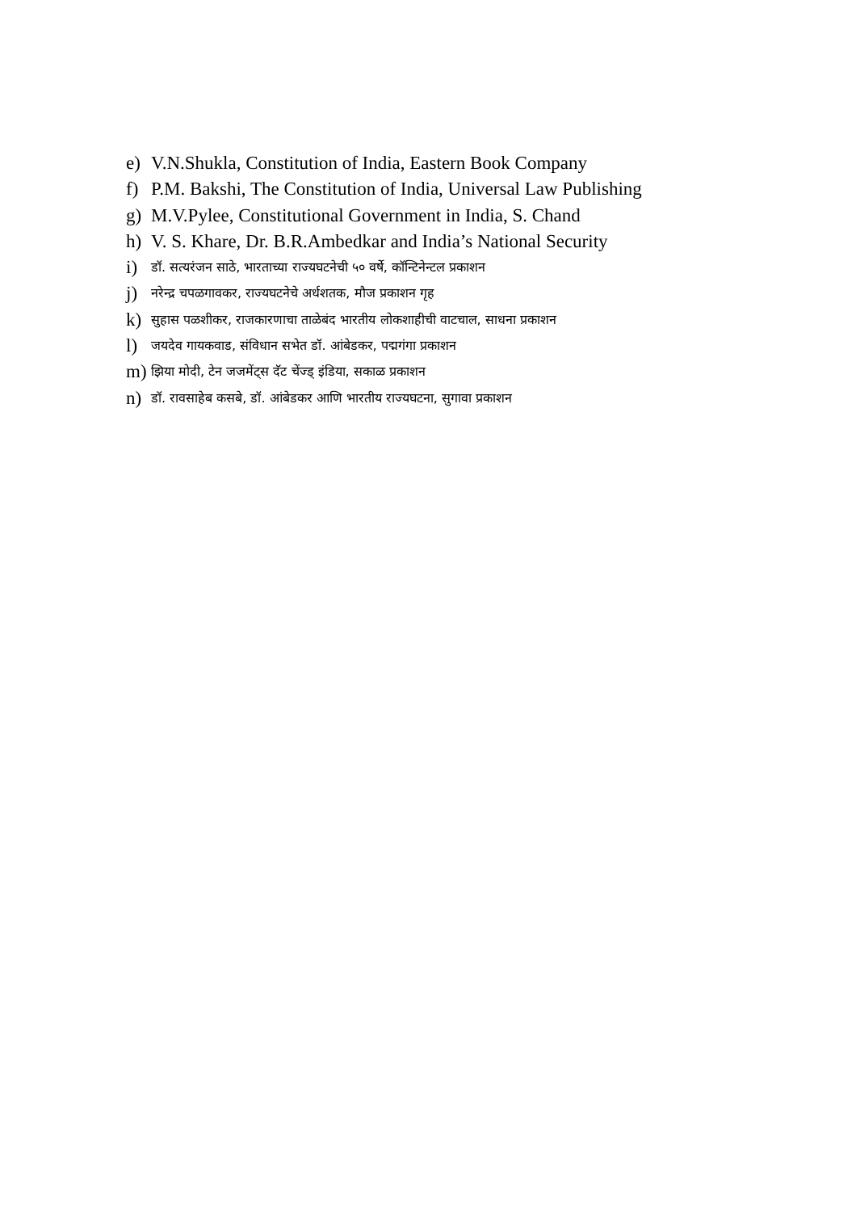e) V.N.Shukla, Constitution of India, Eastern Book Company
f) P.M. Bakshi, The Constitution of India, Universal Law Publishing
g) M.V.Pylee, Constitutional Government in India, S. Chand
h) V. S. Khare, Dr. B.R.Ambedkar and India’s National Security
i) डॉ. सत्यरंजन साठे, भारताच्या राज्यघटनेची ५० वर्षे, कॉन्टिनेन्टल प्रकाशन
j) नरेन्द्र चपळगावकर, राज्यघटनेचे अर्धशतक, मौज प्रकाशन गृह
k) सुहास पळशीकर, राजकारणाचा ताळेबंद भारतीय लोकशाहीची वाटचाल, साधना प्रकाशन
l) जयदेव गायकवाड, संविधान सभेत डॉ. आंबेडकर, पद्मगंगा प्रकाशन
m) झिया मोदी, टेन जजमेंट्स दॅट चेंज्ड् इंडिया, सकाळ प्रकाशन
n) डॉ. रावसाहेब कसबे, डॉ. आंबेडकर आणि भारतीय राज्यघटना, सुगावा प्रकाशन